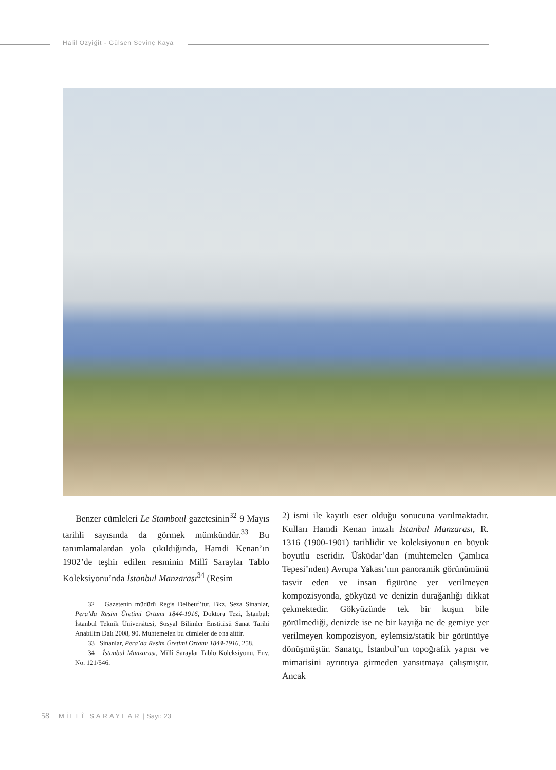Halil Özyiğit - Gülsen Sevinç Kaya
Benzer cümleleri Le Stamboul gazetesinin<sup>32</sup> 9 Mayıs tarihli sayısında da görmek mümkündür.<sup>33</sup> Bu tanımlamalardan yola çıkıldığında, Hamdi Kenan’ın 1902’de teşhir edilen resminin Millî Saraylar Tablo Koleksiyonu’nda İstanbul Manzarası<sup>34</sup> (Resim
32 Gazetenin müdürü Regis Delbeuf’tur. Bkz. Seza Sinanlar, Pera’da Resim Üretimi Ortamı 1844-1916, Doktora Tezi, İstanbul: İstanbul Teknik Üniversitesi, Sosyal Bilimler Enstitüsü Sanat Tarihi Anabilim Dalı 2008, 90. Muhtemelen bu cümleler de ona aittir.
33 Sinanlar, Pera’da Resim Üretimi Ortamı 1844-1916, 258.
34 İstanbul Manzarası, Millî Saraylar Tablo Koleksiyonu, Env. No. 121/546.
2) ismi ile kayıtlı eser olduğu sonucuna varılmaktadır. Kulları Hamdi Kenan imzalı İstanbul Manzarası, R. 1316 (1900-1901) tarihlidir ve koleksiyonun en büyük boyutlu eseridir. Üsküdar’dan (muhtemelen Çamlıca Tepesi’nden) Avrupa Yakası’nın panoramik görünümünü tasvir eden ve insan figürüne yer verilmeyen kompozisyonda, gökyüzü ve denizin durağanlığı dikkat çekmektedir. Gökyüzünde tek bir kuşun bile görülmediği, denizde ise ne bir kayığa ne de gemiye yer verilmeyen kompozisyon, eylemsiz/statik bir görüntüye dönüşmüştür. Sanatçı, İstanbul’un topoğrafik yapısı ve mimarisini ayrıntıya girmeden yansıtmaya çalışmıştır. Ancak
58 MİLLÎ SARAYLAR | Sayı: 23